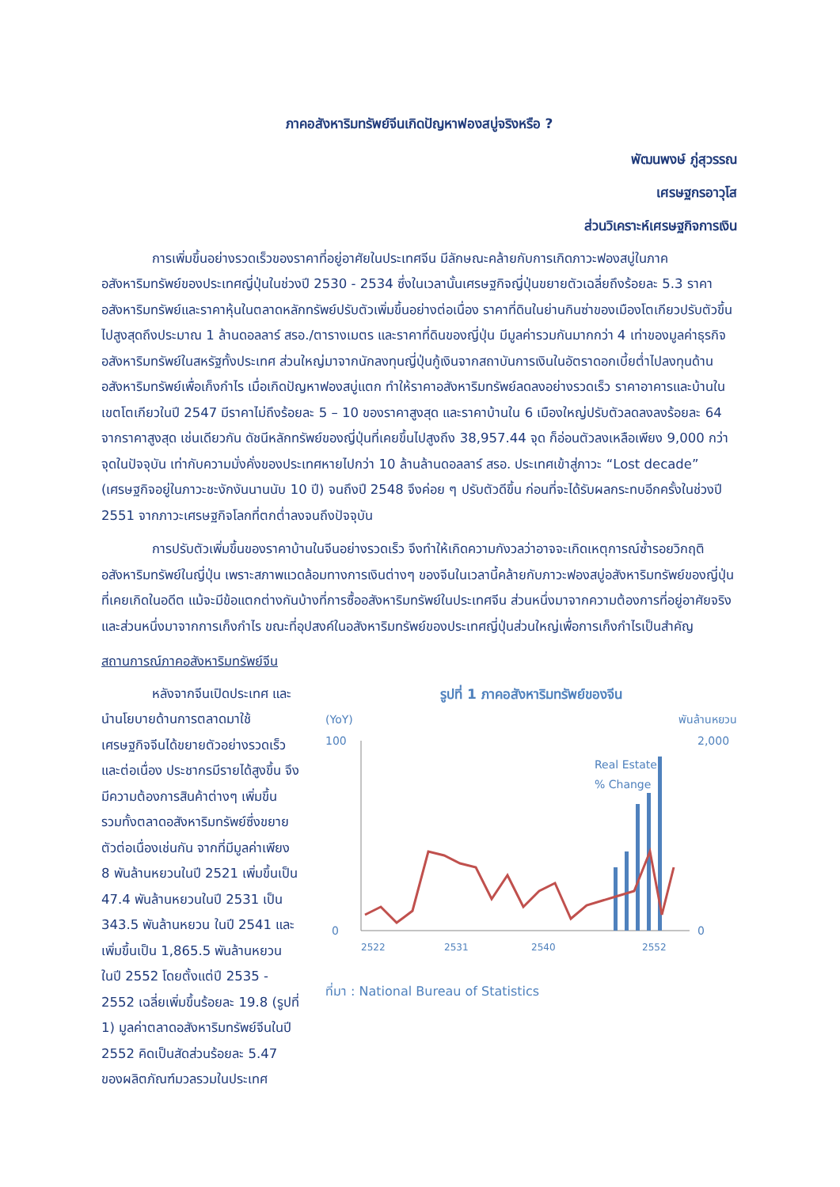ภาคอสังหาริมทรัพย์จีนเกิดปัญหาฟองสบู่จริงหรือ ?
พัฒนพงษ์ ภู่สุวรรณ
เศรษฐกรอาวุโส
ส่วนวิเคราะห์เศรษฐกิจการเงิน
การเพิ่มขึ้นอย่างรวดเร็วของราคาที่อยู่อาศัยในประเทศจีน มีลักษณะคล้ายกับการเกิดภาวะฟองสบู่ในภาคอสังหาริมทรัพย์ของประเทศญี่ปุ่นในช่วงปี 2530 - 2534 ซึ่งในเวลานั้นเศรษฐกิจญี่ปุ่นขยายตัวเฉลี่ยถึงร้อยละ 5.3 ราคาอสังหาริมทรัพย์และราคาหุ้นในตลาดหลักทรัพย์ปรับตัวเพิ่มขึ้นอย่างต่อเนื่อง ราคาที่ดินในย่านกินซ่าของเมืองโตเกียวปรับตัวขึ้นไปสูงสุดถึงประมาณ 1 ล้านดอลลาร์ สรอ./ตารางเมตร และราคาที่ดินของญี่ปุ่น มีมูลค่ารวมกันมากกว่า 4 เท่าของมูลค่าธุรกิจอสังหาริมทรัพย์ในสหรัฐทั้งประเทศ ส่วนใหญ่มาจากนักลงทุนญี่ปุ่นกู้เงินจากสถาบันการเงินในอัตราดอกเบี้ยต่ำไปลงทุนด้านอสังหาริมทรัพย์เพื่อเก็งกำไร เมื่อเกิดปัญหาฟองสบู่แตก ทำให้ราคาอสังหาริมทรัพย์ลดลงอย่างรวดเร็ว ราคาอาคารและบ้านในเขตโตเกียวในปี 2547 มีราคาไม่ถึงร้อยละ 5 – 10 ของราคาสูงสุด และราคาบ้านใน 6 เมืองใหญ่ปรับตัวลดลงลงร้อยละ 64 จากราคาสูงสุด เช่นเดียวกัน ดัชนีหลักทรัพย์ของญี่ปุ่นที่เคยขึ้นไปสูงถึง 38,957.44 จุด ก็อ่อนตัวลงเหลือเพียง 9,000 กว่าจุดในปัจจุบัน เท่ากับความมั่งคั่งของประเทศหายไปกว่า 10 ล้านล้านดอลลาร์ สรอ. ประเทศเข้าสู่ภาวะ “Lost decade” (เศรษฐกิจอยู่ในภาวะชะงักงันนานนับ 10 ปี) จนถึงปี 2548 จึงค่อย ๆ ปรับตัวดีขึ้น ก่อนที่จะได้รับผลกระทบอีกครั้งในช่วงปี 2551 จากภาวะเศรษฐกิจโลกที่ตกต่ำลงจนถึงปัจจุบัน
การปรับตัวเพิ่มขึ้นของราคาบ้านในจีนอย่างรวดเร็ว จึงทำให้เกิดความกังวลว่าอาจจะเกิดเหตุการณ์ซ้ำรอยวิกฤติอสังหาริมทรัพย์ในญี่ปุ่น เพราะสภาพแวดล้อมทางการเงินต่างๆ ของจีนในเวลานี้คล้ายกับภาวะฟองสบู่อสังหาริมทรัพย์ของญี่ปุ่นที่เคยเกิดในอดีต แม้จะมีข้อแตกต่างกันบ้างที่การซื้ออสังหาริมทรัพย์ในประเทศจีน ส่วนหนึ่งมาจากความต้องการที่อยู่อาศัยจริงและส่วนหนึ่งมาจากการเก็งกำไร ขณะที่อุปสงค์ในอสังหาริมทรัพย์ของประเทศญี่ปุ่นส่วนใหญ่เพื่อการเก็งกำไรเป็นสำคัญ
สถานการณ์ภาคอสังหาริมทรัพย์จีน
หลังจากจีนเปิดประเทศ และนำนโยบายด้านการตลาดมาใช้ เศรษฐกิจจีนได้ขยายตัวอย่างรวดเร็วและต่อเนื่อง ประชากรมีรายได้สูงขึ้น จึงมีความต้องการสินค้าต่างๆ เพิ่มขึ้น รวมทั้งตลาดอสังหาริมทรัพย์ซึ่งขยายตัวต่อเนื่องเช่นกัน จากที่มีมูลค่าเพียง 8 พันล้านหยวนในปี 2521 เพิ่มขึ้นเป็น 47.4 พันล้านหยวนในปี 2531 เป็น 343.5 พันล้านหยวน ในปี 2541 และเพิ่มขึ้นเป็น 1,865.5 พันล้านหยวน ในปี 2552 โดยตั้งแต่ปี 2535 - 2552 เฉลี่ยเพิ่มขึ้นร้อยละ 19.8 (รูปที่ 1) มูลค่าตลาดอสังหาริมทรัพย์จีนในปี 2552 คิดเป็นสัดส่วนร้อยละ 5.47 ของผลิตภัณฑ์มวลรวมในประเทศ
รูปที่ 1 ภาคอสังหาริมทรัพย์ของจีน
(YoY) พันล้านหยวน
100
0
2,000
0
Real Estate
% Change
2522
2531
2540
2552
ที่มา : National Bureau of Statistics